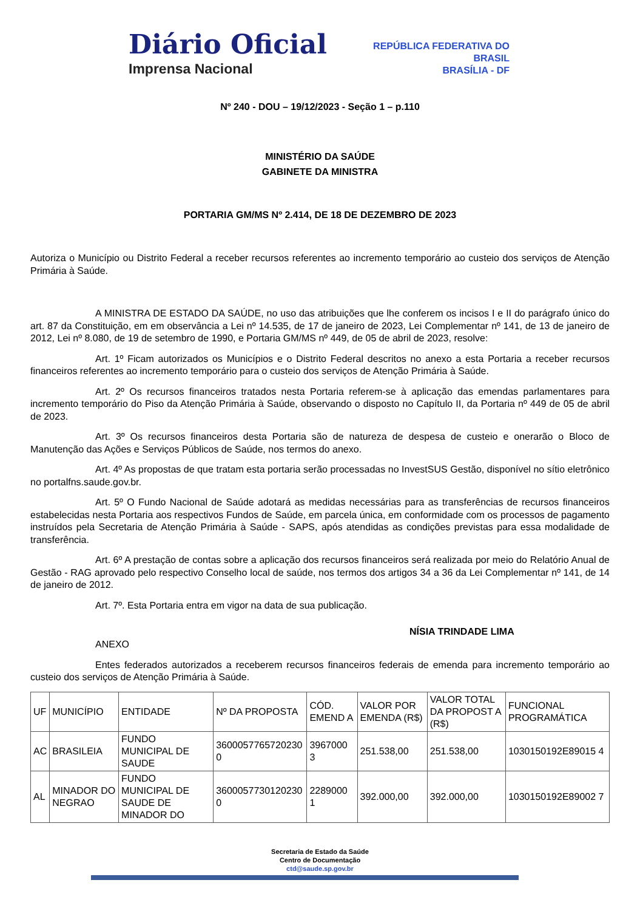Diário Oficial
Imprensa Nacional
REPÚBLICA FEDERATIVA DO
BRASIL
BRASÍLIA - DF
Nº 240 - DOU – 19/12/2023 - Seção 1 – p.110
MINISTÉRIO DA SAÚDE
GABINETE DA MINISTRA
PORTARIA GM/MS Nº 2.414, DE 18 DE DEZEMBRO DE 2023
Autoriza o Município ou Distrito Federal a receber recursos referentes ao incremento temporário ao custeio dos serviços de Atenção Primária à Saúde.
A MINISTRA DE ESTADO DA SAÚDE, no uso das atribuições que lhe conferem os incisos I e II do parágrafo único do art. 87 da Constituição, em em observância a Lei nº 14.535, de 17 de janeiro de 2023, Lei Complementar nº 141, de 13 de janeiro de 2012, Lei nº 8.080, de 19 de setembro de 1990, e Portaria GM/MS nº 449, de 05 de abril de 2023, resolve:
Art. 1º Ficam autorizados os Municípios e o Distrito Federal descritos no anexo a esta Portaria a receber recursos financeiros referentes ao incremento temporário para o custeio dos serviços de Atenção Primária à Saúde.
Art. 2º Os recursos financeiros tratados nesta Portaria referem-se à aplicação das emendas parlamentares para incremento temporário do Piso da Atenção Primária à Saúde, observando o disposto no Capítulo II, da Portaria nº 449 de 05 de abril de 2023.
Art. 3º Os recursos financeiros desta Portaria são de natureza de despesa de custeio e onerarão o Bloco de Manutenção das Ações e Serviços Públicos de Saúde, nos termos do anexo.
Art. 4º As propostas de que tratam esta portaria serão processadas no InvestSUS Gestão, disponível no sítio eletrônico no portalfns.saude.gov.br.
Art. 5º O Fundo Nacional de Saúde adotará as medidas necessárias para as transferências de recursos financeiros estabelecidas nesta Portaria aos respectivos Fundos de Saúde, em parcela única, em conformidade com os processos de pagamento instruídos pela Secretaria de Atenção Primária à Saúde - SAPS, após atendidas as condições previstas para essa modalidade de transferência.
Art. 6º A prestação de contas sobre a aplicação dos recursos financeiros será realizada por meio do Relatório Anual de Gestão - RAG aprovado pelo respectivo Conselho local de saúde, nos termos dos artigos 34 a 36 da Lei Complementar nº 141, de 14 de janeiro de 2012.
Art. 7º. Esta Portaria entra em vigor na data de sua publicação.
NÍSIA TRINDADE LIMA
ANEXO
Entes federados autorizados a receberem recursos financeiros federais de emenda para incremento temporário ao custeio dos serviços de Atenção Primária à Saúde.
| UF | MUNICÍPIO | ENTIDADE | Nº DA PROPOSTA | CÓD. EMEND A | VALOR POR EMENDA (R$) | VALOR TOTAL DA PROPOST A (R$) | FUNCIONAL PROGRAMÁTICA |
| --- | --- | --- | --- | --- | --- | --- | --- |
| AC | BRASILEIA | FUNDO MUNICIPAL DE SAUDE | 3600057765720230 0 | 3967000 3 | 251.538,00 | 251.538,00 | 1030150192E89015 4 |
| AL | MINADOR DO NEGRAO | FUNDO MUNICIPAL DE SAUDE DE MINADOR DO | 3600057730120230 0 | 2289000 1 | 392.000,00 | 392.000,00 | 1030150192E89002 7 |
Secretaria de Estado da Saúde
Centro de Documentação
ctd@saude.sp.gov.br